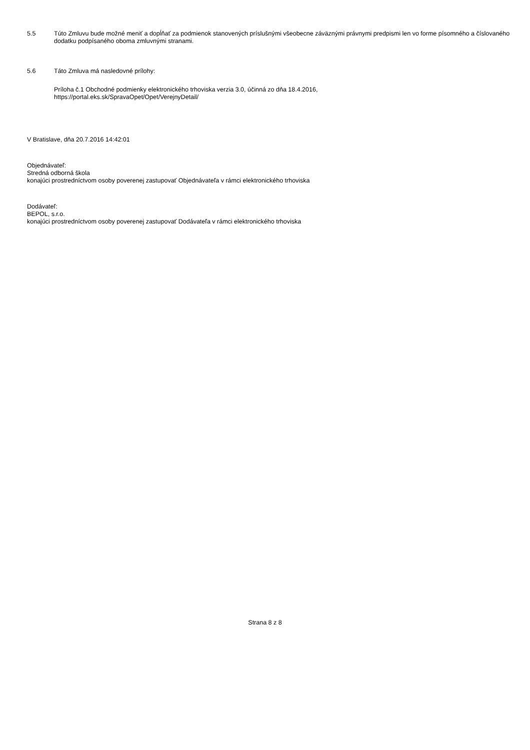5.5 Túto Zmluvu bude možné meniť a dopĺňať za podmienok stanovených príslušnými všeobecne záväznými právnymi predpismi len vo forme písomného a číslovaného dodatku podpísaného oboma zmluvnými stranami.
5.6 Táto Zmluva má nasledovné prílohy:
Príloha č.1 Obchodné podmienky elektronického trhoviska verzia 3.0, účinná zo dňa 18.4.2016,
https://portal.eks.sk/SpravaOpet/Opet/VerejnyDetail/
V Bratislave, dňa 20.7.2016 14:42:01
Objednávateľ:
Stredná odborná škola
konajúci prostredníctvom osoby poverenej zastupovať Objednávateľa v rámci elektronického trhoviska
Dodávateľ:
BEPOL, s.r.o.
konajúci prostredníctvom osoby poverenej zastupovať Dodávateľa v rámci elektronického trhoviska
Strana 8 z 8